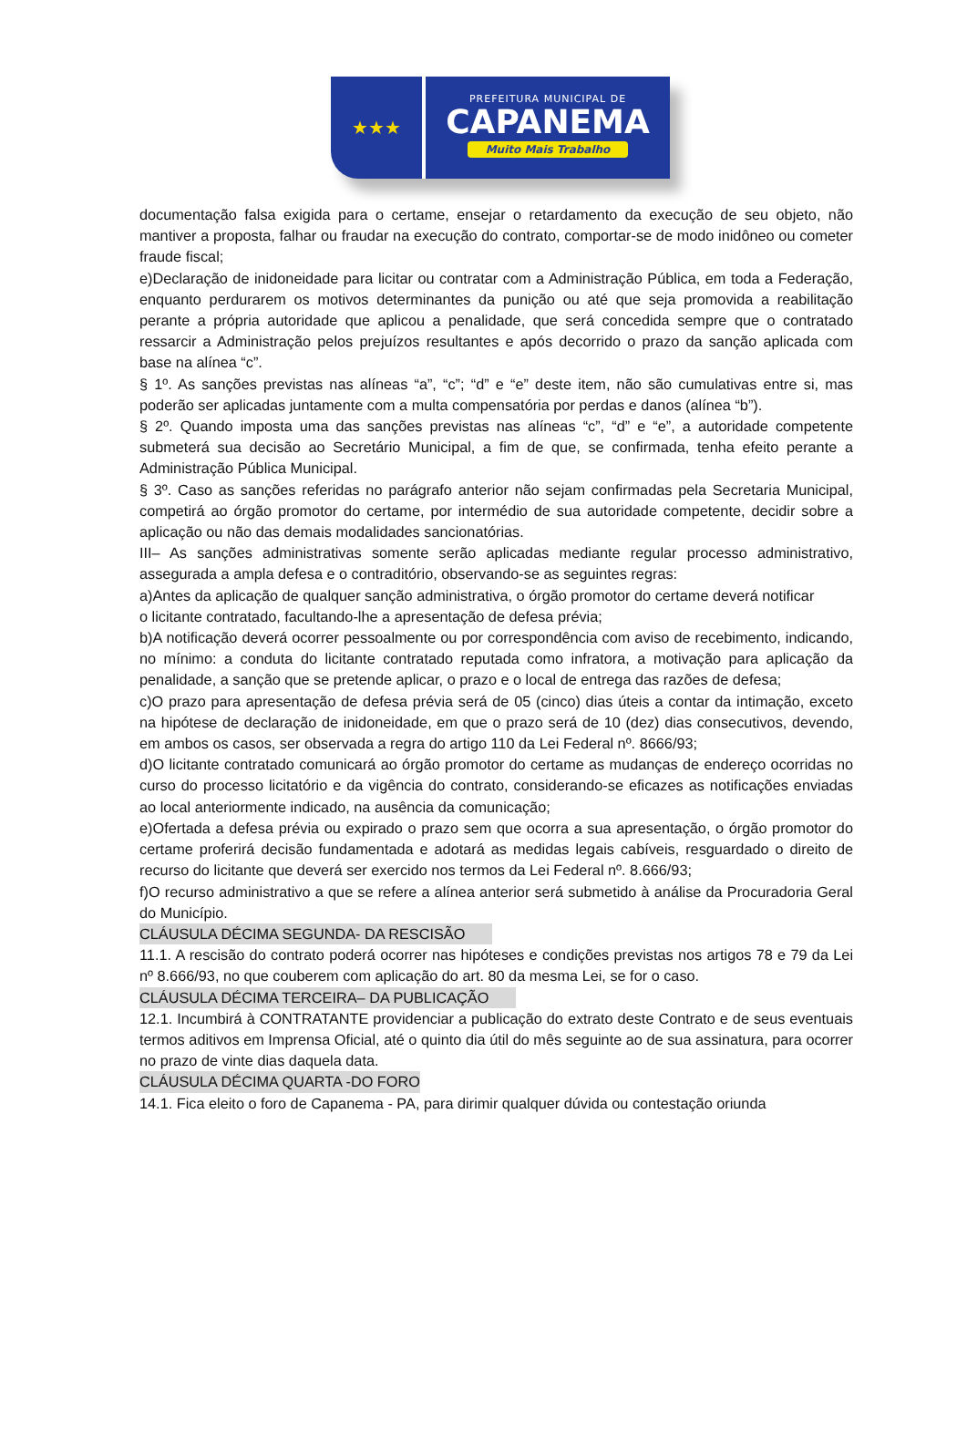★★★
PREFEITURA MUNICIPAL DE
CAPANEMA
Muito Mais Trabalho
documentação falsa exigida para o certame, ensejar o retardamento da execução de seu objeto, não mantiver a proposta, falhar ou fraudar na execução do contrato, comportar-se de modo inidôneo ou cometer fraude fiscal;
e)Declaração de inidoneidade para licitar ou contratar com a Administração Pública, em toda a Federação, enquanto perdurarem os motivos determinantes da punição ou até que seja promovida a reabilitação perante a própria autoridade que aplicou a penalidade, que será concedida sempre que o contratado ressarcir a Administração pelos prejuízos resultantes e após decorrido o prazo da sanção aplicada com base na alínea “c”.
§ 1º. As sanções previstas nas alíneas “a”, “c”; “d” e “e” deste item, não são cumulativas entre si, mas poderão ser aplicadas juntamente com a multa compensatória por perdas e danos (alínea “b”).
§ 2º. Quando imposta uma das sanções previstas nas alíneas “c”, “d” e “e”, a autoridade competente submeterá sua decisão ao Secretário Municipal, a fim de que, se confirmada, tenha efeito perante a Administração Pública Municipal.
§ 3º. Caso as sanções referidas no parágrafo anterior não sejam confirmadas pela Secretaria Municipal, competirá ao órgão promotor do certame, por intermédio de sua autoridade competente, decidir sobre a aplicação ou não das demais modalidades sancionatórias.
III– As sanções administrativas somente serão aplicadas mediante regular processo administrativo, assegurada a ampla defesa e o contraditório, observando-se as seguintes regras:
a)Antes da aplicação de qualquer sanção administrativa, o órgão promotor do certame deverá notificar
o licitante contratado, facultando-lhe a apresentação de defesa prévia;
b)A notificação deverá ocorrer pessoalmente ou por correspondência com aviso de recebimento, indicando, no mínimo: a conduta do licitante contratado reputada como infratora, a motivação para aplicação da penalidade, a sanção que se pretende aplicar, o prazo e o local de entrega das razões de defesa;
c)O prazo para apresentação de defesa prévia será de 05 (cinco) dias úteis a contar da intimação, exceto na hipótese de declaração de inidoneidade, em que o prazo será de 10 (dez) dias consecutivos, devendo, em ambos os casos, ser observada a regra do artigo 110 da Lei Federal nº. 8666/93;
d)O licitante contratado comunicará ao órgão promotor do certame as mudanças de endereço ocorridas no curso do processo licitatório e da vigência do contrato, considerando-se eficazes as notificações enviadas ao local anteriormente indicado, na ausência da comunicação;
e)Ofertada a defesa prévia ou expirado o prazo sem que ocorra a sua apresentação, o órgão promotor do certame proferirá decisão fundamentada e adotará as medidas legais cabíveis, resguardado o direito de recurso do licitante que deverá ser exercido nos termos da Lei Federal nº. 8.666/93;
f)O recurso administrativo a que se refere a alínea anterior será submetido à análise da Procuradoria Geral do Município.
CLÁUSULA DÉCIMA SEGUNDA- DA RESCISÃO
11.1. A rescisão do contrato poderá ocorrer nas hipóteses e condições previstas nos artigos 78 e 79 da Lei nº 8.666/93, no que couberem com aplicação do art. 80 da mesma Lei, se for o caso.
CLÁUSULA DÉCIMA TERCEIRA– DA PUBLICAÇÃO
12.1. Incumbirá à CONTRATANTE providenciar a publicação do extrato deste Contrato e de seus eventuais termos aditivos em Imprensa Oficial, até o quinto dia útil do mês seguinte ao de sua assinatura, para ocorrer no prazo de vinte dias daquela data.
CLÁUSULA DÉCIMA QUARTA -DO FORO
14.1. Fica eleito o foro de Capanema - PA, para dirimir qualquer dúvida ou contestação oriunda